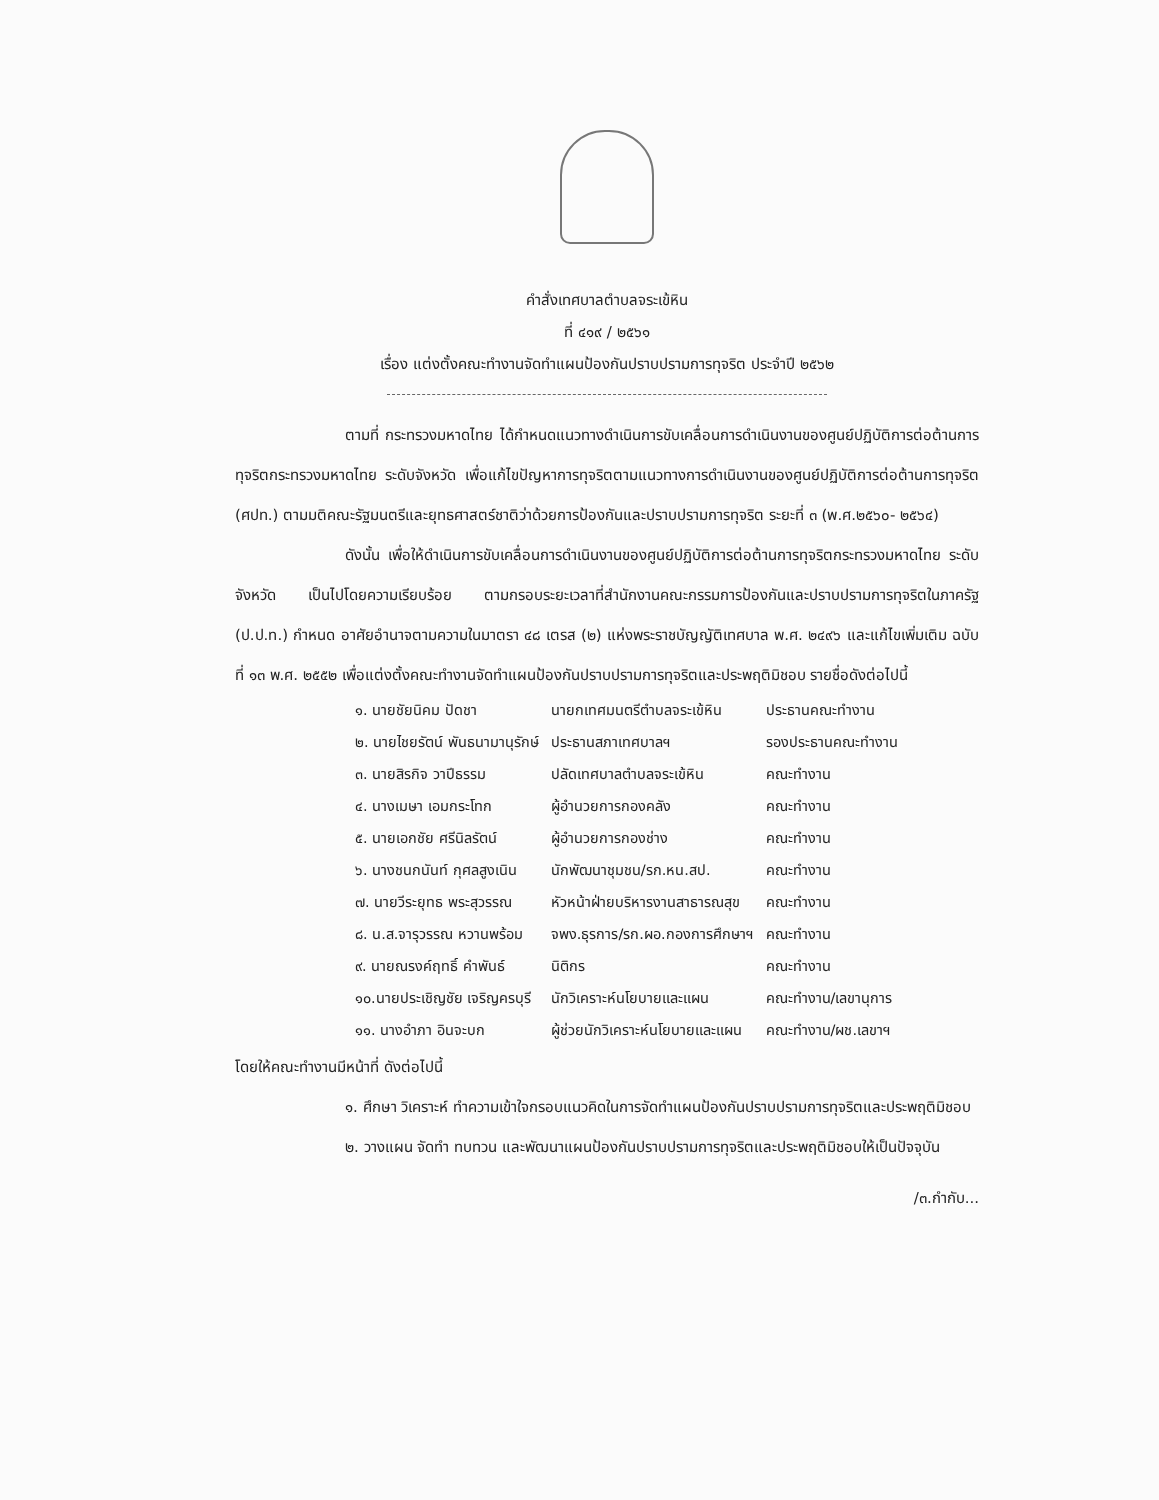คำสั่งเทศบาลตำบลจระเข้หิน
ที่ ๔๑๙ / ๒๕๖๑
เรื่อง แต่งตั้งคณะทำงานจัดทำแผนป้องกันปราบปรามการทุจริต ประจำปี ๒๕๖๒
ตามที่ กระทรวงมหาดไทย ได้กำหนดแนวทางดำเนินการขับเคลื่อนการดำเนินงานของศูนย์ปฏิบัติการต่อต้านการทุจริตกระทรวงมหาดไทย ระดับจังหวัด เพื่อแก้ไขปัญหาการทุจริตตามแนวทางการดำเนินงานของศูนย์ปฏิบัติการต่อต้านการทุจริต (ศปท.) ตามมติคณะรัฐมนตรีและยุทธศาสตร์ชาติว่าด้วยการป้องกันและปราบปรามการทุจริต ระยะที่ ๓ (พ.ศ.๒๕๖๐- ๒๕๖๔)
ดังนั้น เพื่อให้ดำเนินการขับเคลื่อนการดำเนินงานของศูนย์ปฏิบัติการต่อต้านการทุจริตกระทรวงมหาดไทย ระดับจังหวัด เป็นไปโดยความเรียบร้อย ตามกรอบระยะเวลาที่สำนักงานคณะกรรมการป้องกันและปราบปรามการทุจริตในภาครัฐ (ป.ป.ท.) กำหนด อาศัยอำนาจตามความในมาตรา ๔๘ เตรส (๒) แห่งพระราชบัญญัติเทศบาล พ.ศ. ๒๔๙๖ และแก้ไขเพิ่มเติม ฉบับที่ ๑๓ พ.ศ. ๒๕๕๒ เพื่อแต่งตั้งคณะทำงานจัดทำแผนป้องกันปราบปรามการทุจริตและประพฤติมิชอบ รายชื่อดังต่อไปนี้
| ๑. นายชัยนิคม ปัดชา | นายกเทศมนตรีตำบลจระเข้หิน | ประธานคณะทำงาน |
| ๒. นายไชยรัตน์ พันธนามานุรักษ์ | ประธานสภาเทศบาลฯ | รองประธานคณะทำงาน |
| ๓. นายสิรกิจ วาปีธรรม | ปลัดเทศบาลตำบลจระเข้หิน | คณะทำงาน |
| ๔. นางเมษา เอมกระโทก | ผู้อำนวยการกองคลัง | คณะทำงาน |
| ๕. นายเอกชัย ศรีนิลรัตน์ | ผู้อำนวยการกองช่าง | คณะทำงาน |
| ๖. นางชนกนันท์ กุศลสูงเนิน | นักพัฒนาชุมชน/รก.หน.สป. | คณะทำงาน |
| ๗. นายวีระยุทธ พระสุวรรณ | หัวหน้าฝ่ายบริหารงานสาธารณสุข | คณะทำงาน |
| ๘. น.ส.จารุวรรณ หวานพร้อม | จพง.ธุรการ/รก.ผอ.กองการศึกษาฯ | คณะทำงาน |
| ๙. นายณรงค์ฤทธิ์ คำพันธ์ | นิติกร | คณะทำงาน |
| ๑๐.นายประเชิญชัย เจริญครบุรี | นักวิเคราะห์นโยบายและแผน | คณะทำงาน/เลขานุการ |
| ๑๑. นางอำภา อินจะบก | ผู้ช่วยนักวิเคราะห์นโยบายและแผน | คณะทำงาน/ผช.เลขาฯ |
โดยให้คณะทำงานมีหน้าที่ ดังต่อไปนี้
๑. ศึกษา วิเคราะห์ ทำความเข้าใจกรอบแนวคิดในการจัดทำแผนป้องกันปราบปรามการทุจริตและประพฤติมิชอบ
๒. วางแผน จัดทำ ทบทวน และพัฒนาแผนป้องกันปราบปรามการทุจริตและประพฤติมิชอบให้เป็นปัจจุบัน
/๓.กำกับ...